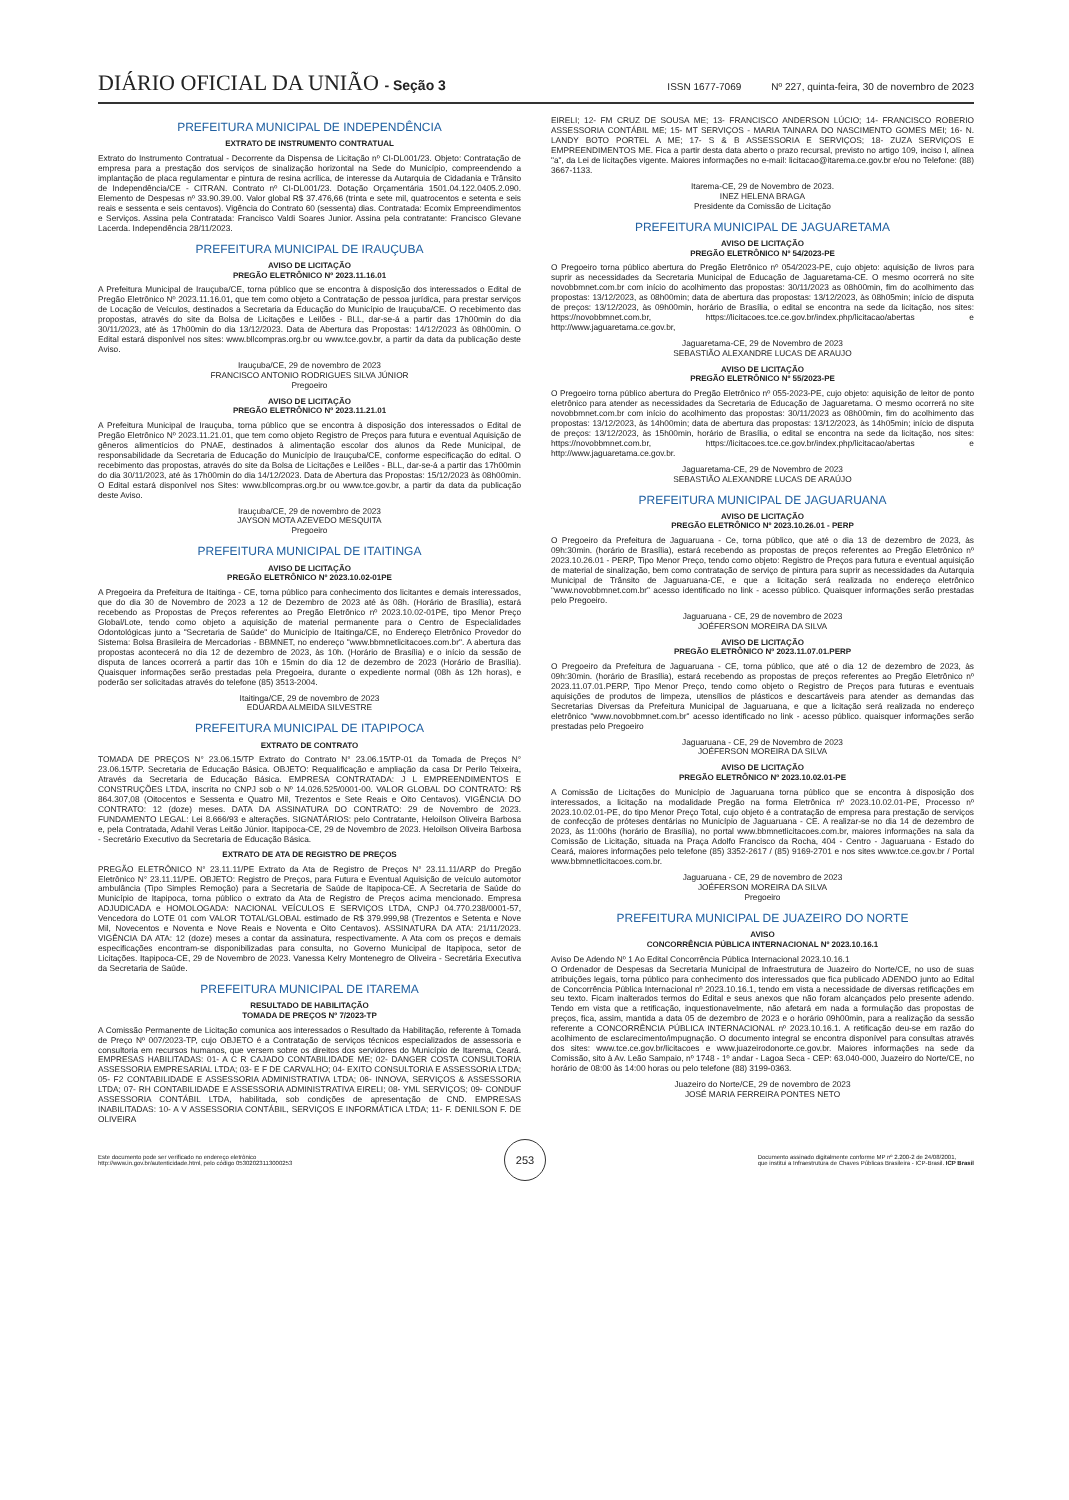DIÁRIO OFICIAL DA UNIÃO - Seção 3
ISSN 1677-7069 Nº 227, quinta-feira, 30 de novembro de 2023
PREFEITURA MUNICIPAL DE INDEPENDÊNCIA
EXTRATO DE INSTRUMENTO CONTRATUAL
Extrato do Instrumento Contratual - Decorrente da Dispensa de Licitação nº CI-DL001/23. Objeto: Contratação de empresa para a prestação dos serviços de sinalização horizontal na Sede do Município, compreendendo a implantação de placa regulamentar e pintura de resina acrílica, de interesse da Autarquia de Cidadania e Trânsito de Independência/CE - CITRAN. Contrato nº CI-DL001/23. Dotação Orçamentária 1501.04.122.0405.2.090. Elemento de Despesas nº 33.90.39.00. Valor global R$ 37.476,66 (trinta e sete mil, quatrocentos e setenta e seis reais e sessenta e seis centavos). Vigência do Contrato 60 (sessenta) dias. Contratada: Ecomix Empreendimentos e Serviços. Assina pela Contratada: Francisco Valdi Soares Junior. Assina pela contratante: Francisco Glevane Lacerda. Independência 28/11/2023.
PREFEITURA MUNICIPAL DE IRAUÇUBA
AVISO DE LICITAÇÃO
PREGÃO ELETRÔNICO Nº 2023.11.16.01
A Prefeitura Municipal de Irauçuba/CE, torna público que se encontra à disposição dos interessados o Edital de Pregão Eletrônico Nº 2023.11.16.01, que tem como objeto a Contratação de pessoa jurídica, para prestar serviços de Locação de Veículos, destinados a Secretaria da Educação do Município de Irauçuba/CE. O recebimento das propostas, através do site da Bolsa de Licitações e Leilões - BLL, dar-se-á a partir das 17h00min do dia 30/11/2023, até às 17h00min do dia 13/12/2023. Data de Abertura das Propostas: 14/12/2023 às 08h00min. O Edital estará disponível nos sites: www.bllcompras.org.br ou www.tce.gov.br, a partir da data da publicação deste Aviso.
Irauçuba/CE, 29 de novembro de 2023
FRANCISCO ANTONIO RODRIGUES SILVA JÚNIOR
Pregoeiro
AVISO DE LICITAÇÃO
PREGÃO ELETRÔNICO Nº 2023.11.21.01
A Prefeitura Municipal de Irauçuba, torna público que se encontra à disposição dos interessados o Edital de Pregão Eletrônico Nº 2023.11.21.01, que tem como objeto Registro de Preços para futura e eventual Aquisição de gêneros alimentícios do PNAE, destinados à alimentação escolar dos alunos da Rede Municipal, de responsabilidade da Secretaria de Educação do Município de Irauçuba/CE, conforme especificação do edital. O recebimento das propostas, através do site da Bolsa de Licitações e Leilões - BLL, dar-se-á a partir das 17h00min do dia 30/11/2023, até às 17h00min do dia 14/12/2023. Data de Abertura das Propostas: 15/12/2023 às 08h00min. O Edital estará disponível nos Sites: www.bllcompras.org.br ou www.tce.gov.br, a partir da data da publicação deste Aviso.
Irauçuba/CE, 29 de novembro de 2023
JAYSON MOTA AZEVEDO MESQUITA
Pregoeiro
PREFEITURA MUNICIPAL DE ITAITINGA
AVISO DE LICITAÇÃO
PREGÃO ELETRÔNICO Nº 2023.10.02-01PE
A Pregoeira da Prefeitura de Itaitinga - CE, torna público para conhecimento dos licitantes e demais interessados, que do dia 30 de Novembro de 2023 a 12 de Dezembro de 2023 até às 08h. (Horário de Brasília), estará recebendo as Propostas de Preços referentes ao Pregão Eletrônico nº 2023.10.02-01PE, tipo Menor Preço Global/Lote, tendo como objeto a aquisição de material permanente para o Centro de Especialidades Odontológicas junto a "Secretaria de Saúde" do Município de Itaitinga/CE, no Endereço Eletrônico Provedor do Sistema: Bolsa Brasileira de Mercadorias - BBMNET, no endereço "www.bbmnetlicitacoes.com.br". A abertura das propostas acontecerá no dia 12 de dezembro de 2023, às 10h. (Horário de Brasília) e o início da sessão de disputa de lances ocorrerá a partir das 10h e 15min do dia 12 de dezembro de 2023 (Horário de Brasília). Quaisquer informações serão prestadas pela Pregoeira, durante o expediente normal (08h às 12h horas), e poderão ser solicitadas através do telefone (85) 3513-2004.
Itaitinga/CE, 29 de novembro de 2023
EDUARDA ALMEIDA SILVESTRE
PREFEITURA MUNICIPAL DE ITAPIPOCA
EXTRATO DE CONTRATO
TOMADA DE PREÇOS N° 23.06.15/TP Extrato do Contrato N° 23.06.15/TP-01 da Tomada de Preços N° 23.06.15/TP. Secretaria de Educação Básica. OBJETO: Requalificação e ampliação da casa Dr Perilo Teixeira, Através da Secretaria de Educação Básica. EMPRESA CONTRATADA: J L EMPREENDIMENTOS E CONSTRUÇÕES LTDA, inscrita no CNPJ sob o Nº 14.026.525/0001-00. VALOR GLOBAL DO CONTRATO: R$ 864.307,08 (Oitocentos e Sessenta e Quatro Mil, Trezentos e Sete Reais e Oito Centavos). VIGÊNCIA DO CONTRATO: 12 (doze) meses. DATA DA ASSINATURA DO CONTRATO: 29 de Novembro de 2023. FUNDAMENTO LEGAL: Lei 8.666/93 e alterações. SIGNATÁRIOS: pelo Contratante, Heloilson Oliveira Barbosa e, pela Contratada, Adahil Veras Leitão Júnior. Itapipoca-CE, 29 de Novembro de 2023. Heloilson Oliveira Barbosa - Secretário Executivo da Secretaria de Educação Básica.
EXTRATO DE ATA DE REGISTRO DE PREÇOS
PREGÃO ELETRÔNICO N° 23.11.11/PE Extrato da Ata de Registro de Preços N° 23.11.11/ARP do Pregão Eletrônico N° 23.11.11/PE. OBJETO: Registro de Preços, para Futura e Eventual Aquisição de veículo automotor ambulância (Tipo Simples Remoção) para a Secretaria de Saúde de Itapipoca-CE. A Secretaria de Saúde do Município de Itapipoca, torna público o extrato da Ata de Registro de Preços acima mencionado. Empresa ADJUDICADA e HOMOLOGADA: NACIONAL VEÍCULOS E SERVIÇOS LTDA, CNPJ 04.770.238/0001-57, Vencedora do LOTE 01 com VALOR TOTAL/GLOBAL estimado de R$ 379.999,98 (Trezentos e Setenta e Nove Mil, Novecentos e Noventa e Nove Reais e Noventa e Oito Centavos). ASSINATURA DA ATA: 21/11/2023. VIGÊNCIA DA ATA: 12 (doze) meses a contar da assinatura, respectivamente. A Ata com os preços e demais especificações encontram-se disponibilizadas para consulta, no Governo Municipal de Itapipoca, setor de Licitações. Itapipoca-CE, 29 de Novembro de 2023. Vanessa Kelry Montenegro de Oliveira - Secretária Executiva da Secretaria de Saúde.
PREFEITURA MUNICIPAL DE ITAREMA
RESULTADO DE HABILITAÇÃO
TOMADA DE PREÇOS Nº 7/2023-TP
A Comissão Permanente de Licitação comunica aos interessados o Resultado da Habilitação, referente à Tomada de Preço Nº 007/2023-TP, cujo OBJETO é a Contratação de serviços técnicos especializados de assessoria e consultoria em recursos humanos, que versem sobre os direitos dos servidores do Município de Itarema, Ceará. EMPRESAS HABILITADAS: 01- A C R CAJADO CONTABILIDADE ME; 02- DANGER COSTA CONSULTORIA ASSESSORIA EMPRESARIAL LTDA; 03- E F DE CARVALHO; 04- EXITO CONSULTORIA E ASSESSORIA LTDA; 05- F2 CONTABILIDADE E ASSESSORIA ADMINISTRATIVA LTDA; 06- INNOVA, SERVIÇOS & ASSESSORIA LTDA; 07- RH CONTABILIDADE E ASSESSORIA ADMINISTRATIVA EIRELI; 08- YML SERVIÇOS; 09- CONDUF ASSESSORIA CONTÁBIL LTDA, habilitada, sob condições de apresentação de CND. EMPRESAS INABILITADAS: 10- A V ASSESSORIA CONTÁBIL, SERVIÇOS E INFORMÁTICA LTDA; 11- F. DENILSON F. DE OLIVEIRA
EIRELI; 12- FM CRUZ DE SOUSA ME; 13- FRANCISCO ANDERSON LÚCIO; 14- FRANCISCO ROBERIO ASSESSORIA CONTÁBIL ME; 15- MT SERVIÇOS - MARIA TAINARA DO NASCIMENTO GOMES MEI; 16- N. LANDY BOTO PORTEL A ME; 17- S & B ASSESSORIA E SERVIÇOS; 18- ZUZA SERVIÇOS E EMPREENDIMENTOS ME. Fica a partir desta data aberto o prazo recursal, previsto no artigo 109, inciso I, alínea "a", da Lei de licitações vigente. Maiores informações no e-mail: licitacao@itarema.ce.gov.br e/ou no Telefone: (88) 3667-1133.
Itarema-CE, 29 de Novembro de 2023.
INEZ HELENA BRAGA
Presidente da Comissão de Licitação
PREFEITURA MUNICIPAL DE JAGUARETAMA
AVISO DE LICITAÇÃO
PREGÃO ELETRÔNICO Nº 54/2023-PE
O Pregoeiro torna público abertura do Pregão Eletrônico nº 054/2023-PE, cujo objeto: aquisição de livros para suprir as necessidades da Secretaria Municipal de Educação de Jaguaretama-CE. O mesmo ocorrerá no site novobbmnet.com.br com início do acolhimento das propostas: 30/11/2023 as 08h00min, fim do acolhimento das propostas: 13/12/2023, as 08h00min; data de abertura das propostas: 13/12/2023, às 08h05min; início de disputa de preços: 13/12/2023, às 09h00min, horário de Brasília, o edital se encontra na sede da licitação, nos sites: https://novobbmnet.com.br, https://licitacoes.tce.ce.gov.br/index.php/licitacao/abertas e http://www.jaguaretama.ce.gov.br,
Jaguaretama-CE, 29 de Novembro de 2023
SEBASTIÃO ALEXANDRE LUCAS DE ARAUJO
AVISO DE LICITAÇÃO
PREGÃO ELETRÔNICO Nº 55/2023-PE
O Pregoeiro torna público abertura do Pregão Eletrônico nº 055-2023-PE, cujo objeto: aquisição de leitor de ponto eletrônico para atender as necessidades da Secretaria de Educação de Jaguaretama. O mesmo ocorrerá no site novobbmnet.com.br com início do acolhimento das propostas: 30/11/2023 as 08h00min, fim do acolhimento das propostas: 13/12/2023, às 14h00min; data de abertura das propostas: 13/12/2023, às 14h05min; início de disputa de preços: 13/12/2023, às 15h00min, horário de Brasília, o edital se encontra na sede da licitação, nos sites: https://novobbmnet.com.br, https://licitacoes.tce.ce.gov.br/index.php/licitacao/abertas e http://www.jaguaretama.ce.gov.br.
Jaguaretama-CE, 29 de Novembro de 2023
SEBASTIÃO ALEXANDRE LUCAS DE ARAÚJO
PREFEITURA MUNICIPAL DE JAGUARUANA
AVISO DE LICITAÇÃO
PREGÃO ELETRÔNICO Nº 2023.10.26.01 - PERP
O Pregoeiro da Prefeitura de Jaguaruana - Ce, torna público, que até o dia 13 de dezembro de 2023, às 09h:30min. (horário de Brasília), estará recebendo as propostas de preços referentes ao Pregão Eletrônico nº 2023.10.26.01 - PERP, Tipo Menor Preço, tendo como objeto: Registro de Preços para futura e eventual aquisição de material de sinalização, bem como contratação de serviço de pintura para suprir as necessidades da Autarquia Municipal de Trânsito de Jaguaruana-CE, e que a licitação será realizada no endereço eletrônico "www.novobbmnet.com.br" acesso identificado no link - acesso público. Quaisquer informações serão prestadas pelo Pregoeiro.
Jaguaruana - CE, 29 de novembro de 2023
JOÉFERSON MOREIRA DA SILVA
AVISO DE LICITAÇÃO
PREGÃO ELETRÔNICO Nº 2023.11.07.01.PERP
O Pregoeiro da Prefeitura de Jaguaruana - CE, torna público, que até o dia 12 de dezembro de 2023, às 09h:30min. (horário de Brasília), estará recebendo as propostas de preços referentes ao Pregão Eletrônico nº 2023.11.07.01.PERP, Tipo Menor Preço, tendo como objeto o Registro de Preços para futuras e eventuais aquisições de produtos de limpeza, utensílios de plásticos e descartáveis para atender as demandas das Secretarias Diversas da Prefeitura Municipal de Jaguaruana, e que a licitação será realizada no endereço eletrônico "www.novobbmnet.com.br" acesso identificado no link - acesso público. quaisquer informações serão prestadas pelo Pregoeiro
Jaguaruana - CE, 29 de Novembro de 2023
JOÉFERSON MOREIRA DA SILVA
AVISO DE LICITAÇÃO
PREGÃO ELETRÔNICO Nº 2023.10.02.01-PE
A Comissão de Licitações do Município de Jaguaruana torna público que se encontra à disposição dos interessados, a licitação na modalidade Pregão na forma Eletrônica nº 2023.10.02.01-PE, Processo nº 2023.10.02.01-PE, do tipo Menor Preço Total, cujo objeto é a contratação de empresa para prestação de serviços de confecção de próteses dentárias no Município de Jaguaruana - CE. A realizar-se no dia 14 de dezembro de 2023, às 11:00hs (horário de Brasília), no portal www.bbmnetlicitacoes.com.br, maiores informações na sala da Comissão de Licitação, situada na Praça Adolfo Francisco da Rocha, 404 - Centro - Jaguaruana - Estado do Ceará, maiores informações pelo telefone (85) 3352-2617 / (85) 9169-2701 e nos sites www.tce.ce.gov.br / Portal www.bbmnetlicitacoes.com.br.
Jaguaruana - CE, 29 de novembro de 2023
JOÉFERSON MOREIRA DA SILVA
Pregoeiro
PREFEITURA MUNICIPAL DE JUAZEIRO DO NORTE
AVISO
CONCORRÊNCIA PÚBLICA INTERNACIONAL Nº 2023.10.16.1
Aviso De Adendo Nº 1 Ao Edital Concorrência Pública Internacional 2023.10.16.1
O Ordenador de Despesas da Secretaria Municipal de Infraestrutura de Juazeiro do Norte/CE, no uso de suas atribuições legais, torna público para conhecimento dos interessados que fica publicado ADENDO junto ao Edital de Concorrência Pública Internacional nº 2023.10.16.1, tendo em vista a necessidade de diversas retificações em seu texto. Ficam inalterados termos do Edital e seus anexos que não foram alcançados pelo presente adendo. Tendo em vista que a retificação, inquestionavelmente, não afetará em nada a formulação das propostas de preços, fica, assim, mantida a data 05 de dezembro de 2023 e o horário 09h00min, para a realização da sessão referente a CONCORRÊNCIA PÚBLICA INTERNACIONAL nº 2023.10.16.1. A retificação deu-se em razão do acolhimento de esclarecimento/impugnação. O documento integral se encontra disponível para consultas através dos sites: www.tce.ce.gov.br/licitacoes e www.juazeirodonorte.ce.gov.br. Maiores informações na sede da Comissão, sito à Av. Leão Sampaio, nº 1748 - 1º andar - Lagoa Seca - CEP: 63.040-000, Juazeiro do Norte/CE, no horário de 08:00 às 14:00 horas ou pelo telefone (88) 3199-0363.
Juazeiro do Norte/CE, 29 de novembro de 2023
JOSÉ MARIA FERREIRA PONTES NETO
Este documento pode ser verificado no endereço eletrônico
http://www.in.gov.br/autenticidade.html, pelo código 05302023113000253
253
Documento assinado digitalmente conforme MP nº 2.200-2 de 24/08/2001,
que institui a Infraestrutura de Chaves Públicas Brasileira - ICP-Brasil. ICP Brasil